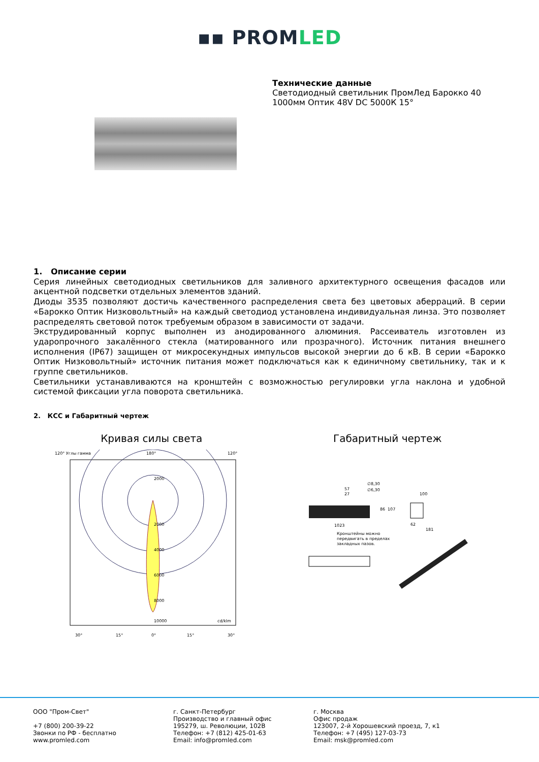▪▪ PROMLED
Технические данные
Светодиодный светильник ПромЛед Барокко 40
1000мм Оптик 48V DC 5000К 15°
1. Описание серии
Серия линейных светодиодных светильников для заливного архитектурного освещения фасадов или акцентной подсветки отдельных элементов зданий.
Диоды 3535 позволяют достичь качественного распределения света без цветовых аберраций. В серии «Барокко Оптик Низковольтный» на каждый светодиод установлена индивидуальная линза. Это позволяет распределять световой поток требуемым образом в зависимости от задачи.
Экструдированный корпус выполнен из анодированного алюминия. Рассеиватель изготовлен из ударопрочного закалённого стекла (матированного или прозрачного). Источник питания внешнего исполнения (IP67) защищен от микросекундных импульсов высокой энергии до 6 кВ. В серии «Барокко Оптик Низковольтный» источник питания может подключаться как к единичному светильнику, так и к группе светильников.
Светильники устанавливаются на кронштейн с возможностью регулировки угла наклона и удобной системой фиксации угла поворота светильника.
2. КСС и Габаритный чертеж
Кривая силы света
120° Углы гамма
180°
120°
2000
2000
4000
6000
8000
10000
cd/klm
30°
15°
0°
15°
30°
Габаритный чертеж
57
27
∅8,30
∅6,30
100
86
107
1023
62
181
Кронштейны можно
передвигать в пределах
закладных пазов.
ООО "Пром-Свет"
+7 (800) 200-39-22
Звонки по РФ - бесплатно
www.promled.com
г. Санкт-Петербург
Производство и главный офис
195279, ш. Революции, 102В
Телефон: +7 (812) 425-01-63
Email: info@promled.com
г. Москва
Офис продаж
123007, 2-й Хорошевский проезд, 7, к1
Телефон: +7 (495) 127-03-73
Email: msk@promled.com